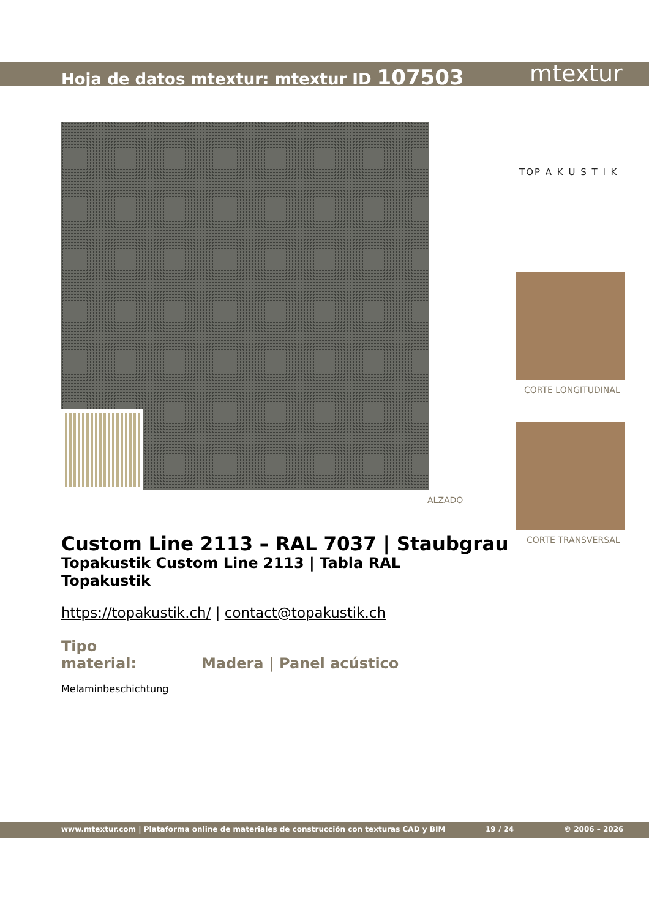Hoja de datos mtextur: mtextur ID 107503
mtextur
TOP A K U S T I K
CORTE LONGITUDINAL
ALZADO
CORTE TRANSVERSAL
Custom Line 2113 – RAL 7037 | Staubgrau
Topakustik Custom Line 2113 | Tabla RAL
Topakustik
https://topakustik.ch/ | contact@topakustik.ch
Tipo
material:
Madera | Panel acústico
Melaminbeschichtung
www.mtextur.com | Plataforma online de materiales de construcción con texturas CAD y BIM
19 / 24 © 2006 – 2026